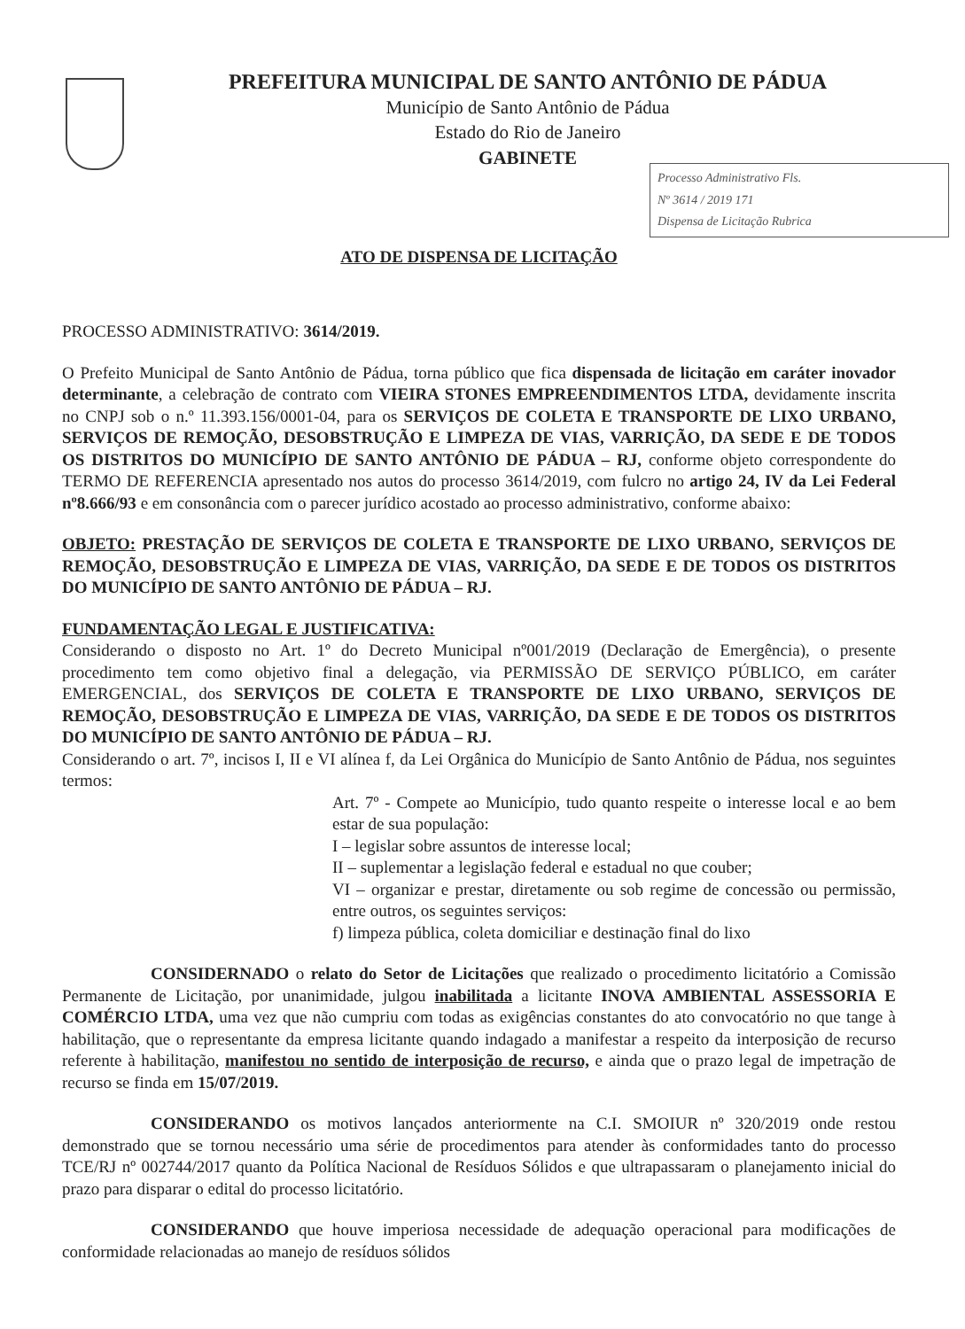PREFEITURA MUNICIPAL DE SANTO ANTÔNIO DE PÁDUA
Município de Santo Antônio de Pádua
Estado do Rio de Janeiro
GABINETE
Processo Administrativo Fls.
Nº 3614 / 2019 171
Dispensa de Licitação Rubrica
ATO DE DISPENSA DE LICITAÇÃO
PROCESSO ADMINISTRATIVO: 3614/2019.
O Prefeito Municipal de Santo Antônio de Pádua, torna público que fica dispensada de licitação em caráter inovador determinante, a celebração de contrato com VIEIRA STONES EMPREENDIMENTOS LTDA, devidamente inscrita no CNPJ sob o n.º 11.393.156/0001-04, para os SERVIÇOS DE COLETA E TRANSPORTE DE LIXO URBANO, SERVIÇOS DE REMOÇÃO, DESOBSTRUÇÃO E LIMPEZA DE VIAS, VARRIÇÃO, DA SEDE E DE TODOS OS DISTRITOS DO MUNICÍPIO DE SANTO ANTÔNIO DE PÁDUA – RJ, conforme objeto correspondente do TERMO DE REFERENCIA apresentado nos autos do processo 3614/2019, com fulcro no artigo 24, IV da Lei Federal nº8.666/93 e em consonância com o parecer jurídico acostado ao processo administrativo, conforme abaixo:
OBJETO: PRESTAÇÃO DE SERVIÇOS DE COLETA E TRANSPORTE DE LIXO URBANO, SERVIÇOS DE REMOÇÃO, DESOBSTRUÇÃO E LIMPEZA DE VIAS, VARRIÇÃO, DA SEDE E DE TODOS OS DISTRITOS DO MUNICÍPIO DE SANTO ANTÔNIO DE PÁDUA – RJ.
FUNDAMENTAÇÃO LEGAL E JUSTIFICATIVA:
Considerando o disposto no Art. 1º do Decreto Municipal nº001/2019 (Declaração de Emergência), o presente procedimento tem como objetivo final a delegação, via PERMISSÃO DE SERVIÇO PÚBLICO, em caráter EMERGENCIAL, dos SERVIÇOS DE COLETA E TRANSPORTE DE LIXO URBANO, SERVIÇOS DE REMOÇÃO, DESOBSTRUÇÃO E LIMPEZA DE VIAS, VARRIÇÃO, DA SEDE E DE TODOS OS DISTRITOS DO MUNICÍPIO DE SANTO ANTÔNIO DE PÁDUA – RJ.
Considerando o art. 7º, incisos I, II e VI alínea f, da Lei Orgânica do Município de Santo Antônio de Pádua, nos seguintes termos:
Art. 7º - Compete ao Município, tudo quanto respeite o interesse local e ao bem estar de sua população:
I – legislar sobre assuntos de interesse local;
II – suplementar a legislação federal e estadual no que couber;
VI – organizar e prestar, diretamente ou sob regime de concessão ou permissão, entre outros, os seguintes serviços:
f) limpeza pública, coleta domiciliar e destinação final do lixo
CONSIDERNADO o relato do Setor de Licitações que realizado o procedimento licitatório a Comissão Permanente de Licitação, por unanimidade, julgou inabilitada a licitante INOVA AMBIENTAL ASSESSORIA E COMÉRCIO LTDA, uma vez que não cumpriu com todas as exigências constantes do ato convocatório no que tange à habilitação, que o representante da empresa licitante quando indagado a manifestar a respeito da interposição de recurso referente à habilitação, manifestou no sentido de interposição de recurso, e ainda que o prazo legal de impetração de recurso se finda em 15/07/2019.
CONSIDERANDO os motivos lançados anteriormente na C.I. SMOIUR nº 320/2019 onde restou demonstrado que se tornou necessário uma série de procedimentos para atender às conformidades tanto do processo TCE/RJ nº 002744/2017 quanto da Política Nacional de Resíduos Sólidos e que ultrapassaram o planejamento inicial do prazo para disparar o edital do processo licitatório.
CONSIDERANDO que houve imperiosa necessidade de adequação operacional para modificações de conformidade relacionadas ao manejo de resíduos sólidos